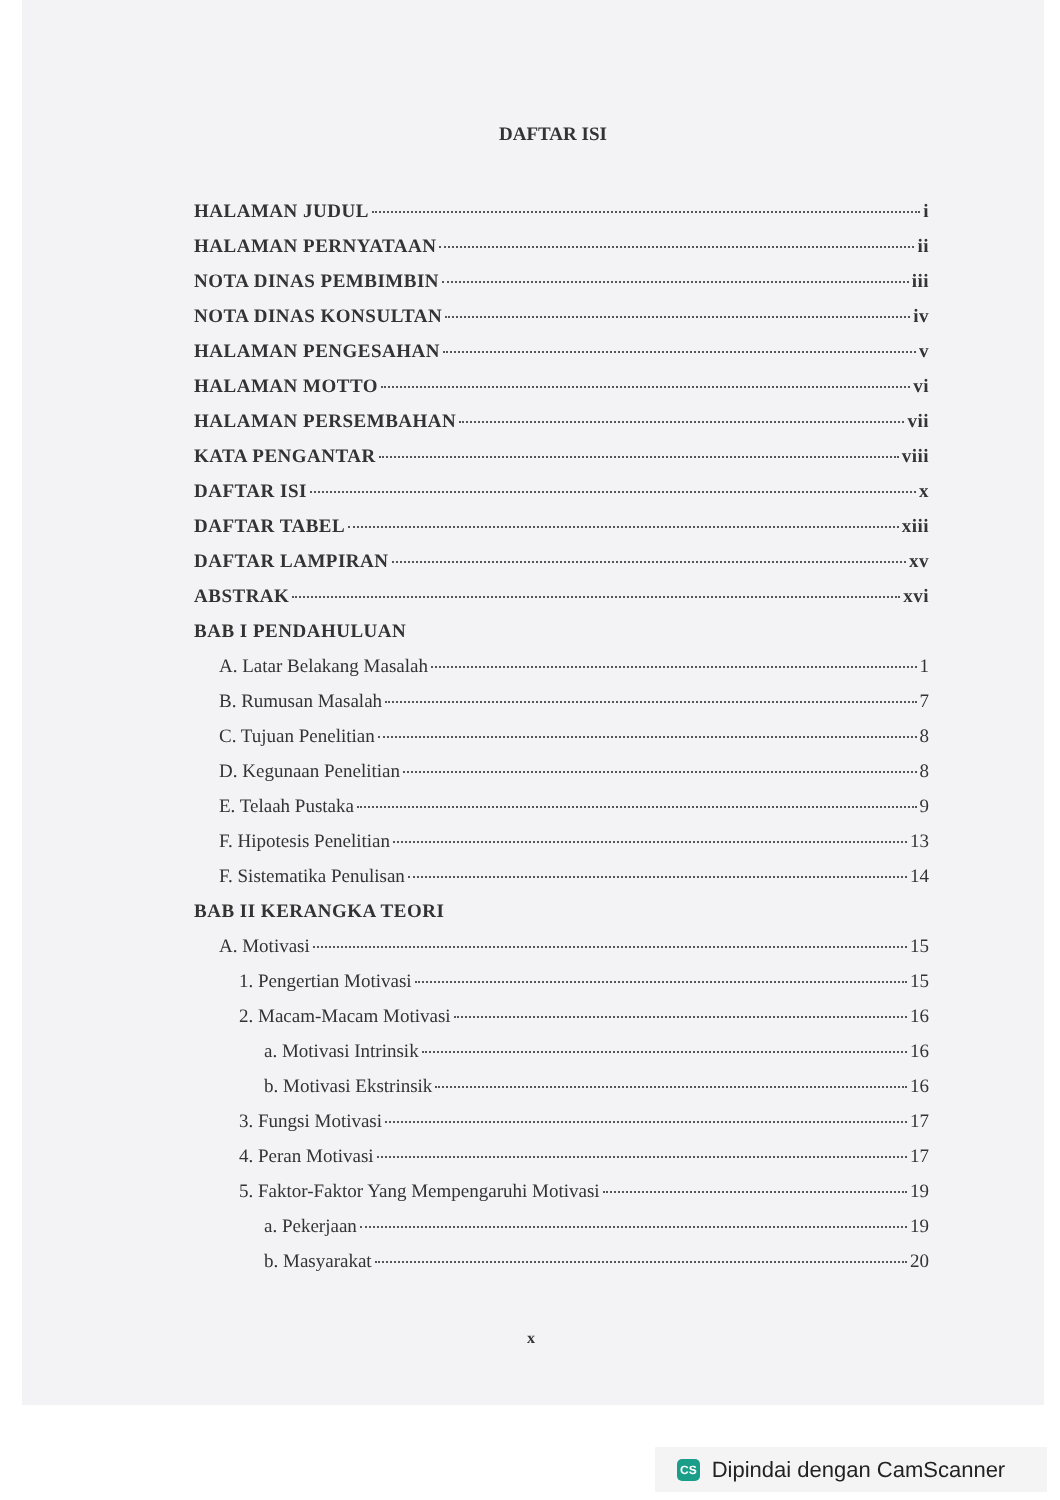DAFTAR ISI
HALAMAN JUDUL i
HALAMAN PERNYATAAN ii
NOTA DINAS PEMBIMBIN iii
NOTA DINAS KONSULTAN iv
HALAMAN PENGESAHAN v
HALAMAN MOTTO vi
HALAMAN PERSEMBAHAN vii
KATA PENGANTAR viii
DAFTAR ISI x
DAFTAR TABEL xiii
DAFTAR LAMPIRAN xv
ABSTRAK xvi
BAB I PENDAHULUAN
A. Latar Belakang Masalah 1
B. Rumusan Masalah 7
C. Tujuan Penelitian 8
D. Kegunaan Penelitian 8
E. Telaah Pustaka 9
F. Hipotesis Penelitian 13
F. Sistematika Penulisan 14
BAB II KERANGKA TEORI
A. Motivasi 15
1. Pengertian Motivasi 15
2. Macam-Macam Motivasi 16
a. Motivasi Intrinsik 16
b. Motivasi Ekstrinsik 16
3. Fungsi Motivasi 17
4. Peran Motivasi 17
5. Faktor-Faktor Yang Mempengaruhi Motivasi 19
a. Pekerjaan 19
b. Masyarakat 20
x
CS Dipindai dengan CamScanner